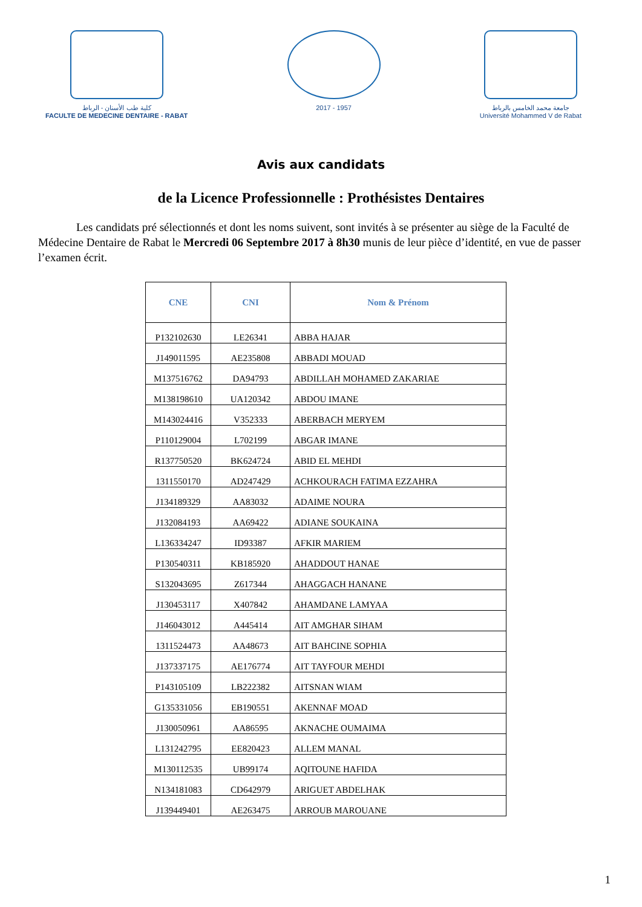كلية طب الأسنان - الرباط
FACULTE DE MEDECINE DENTAIRE - RABAT
2017 - 1957 جامعة محمد الخامس بالرباط
Université Mohammed V de Rabat
Avis aux candidats
de la Licence Professionnelle : Prothésistes Dentaires
Les candidats pré sélectionnés et dont les noms suivent, sont invités à se présenter au siège de la Faculté de Médecine Dentaire de Rabat le Mercredi 06 Septembre 2017 à 8h30 munis de leur pièce d’identité, en vue de passer l’examen écrit.
| CNE | CNI | Nom & Prénom |
| --- | --- | --- |
| P132102630 | LE26341 | ABBA HAJAR |
| J149011595 | AE235808 | ABBADI MOUAD |
| M137516762 | DA94793 | ABDILLAH MOHAMED ZAKARIAE |
| M138198610 | UA120342 | ABDOU IMANE |
| M143024416 | V352333 | ABERBACH MERYEM |
| P110129004 | L702199 | ABGAR IMANE |
| R137750520 | BK624724 | ABID EL MEHDI |
| 1311550170 | AD247429 | ACHKOURACH FATIMA EZZAHRA |
| J134189329 | AA83032 | ADAIME NOURA |
| J132084193 | AA69422 | ADIANE SOUKAINA |
| L136334247 | ID93387 | AFKIR MARIEM |
| P130540311 | KB185920 | AHADDOUT HANAE |
| S132043695 | Z617344 | AHAGGACH HANANE |
| J130453117 | X407842 | AHAMDANE LAMYAA |
| J146043012 | A445414 | AIT AMGHAR SIHAM |
| 1311524473 | AA48673 | AIT BAHCINE SOPHIA |
| J137337175 | AE176774 | AIT TAYFOUR MEHDI |
| P143105109 | LB222382 | AITSNAN WIAM |
| G135331056 | EB190551 | AKENNAF MOAD |
| J130050961 | AA86595 | AKNACHE OUMAIMA |
| L131242795 | EE820423 | ALLEM MANAL |
| M130112535 | UB99174 | AQITOUNE HAFIDA |
| N134181083 | CD642979 | ARIGUET ABDELHAK |
| J139449401 | AE263475 | ARROUB MAROUANE |
1